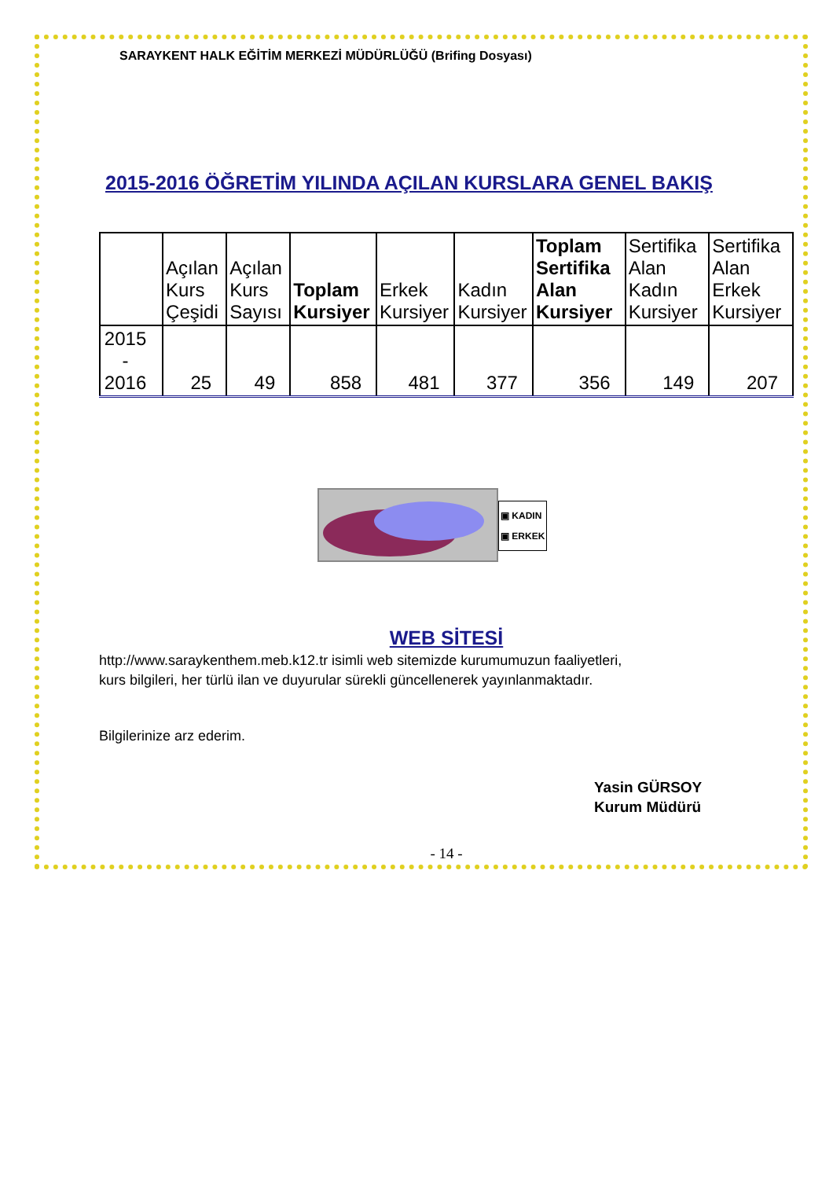SARAYKENT HALK EĞİTİM MERKEZİ MÜDÜRLÜĞÜ (Brifing Dosyası)
2015-2016 ÖĞRETİM YILINDA AÇILAN KURSLARA GENEL BAKIŞ
| | Açılan Kurs Çeşidi | Açılan Kurs Sayısı | Toplam Kursiyer | Erkek Kursiyer | Kadın Kursiyer | Toplam Sertifika Alan Kursiyer | Sertifika Alan Kadın Kursiyer | Sertifika Alan Erkek Kursiyer |
| --- | --- | --- | --- | --- | --- | --- | --- | --- |
| 2015 - 2016 | 25 | 49 | 858 | 481 | 377 | 356 | 149 | 207 |
▣ KADIN
▣ ERKEK
WEB SİTESİ
http://www.saraykenthem.meb.k12.tr isimli web sitemizde kurumumuzun faaliyetleri,
kurs bilgileri, her türlü ilan ve duyurular sürekli güncellenerek yayınlanmaktadır.
Bilgilerinize arz ederim.
Yasin GÜRSOY
Kurum Müdürü
- 14 -